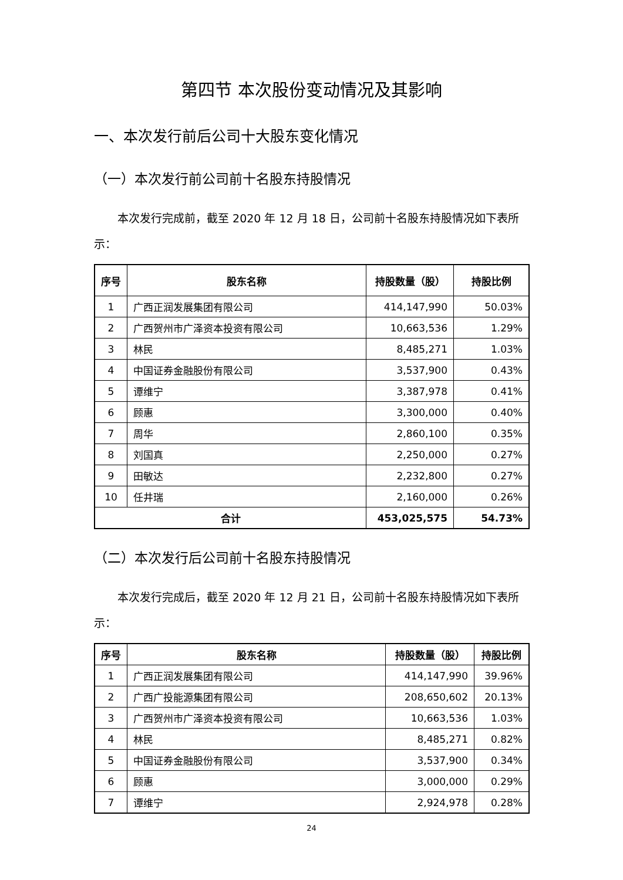第四节 本次股份变动情况及其影响
一、本次发行前后公司十大股东变化情况
（一）本次发行前公司前十名股东持股情况
本次发行完成前，截至 2020 年 12 月 18 日，公司前十名股东持股情况如下表所示：
| 序号 | 股东名称 | 持股数量（股） | 持股比例 |
| --- | --- | --- | --- |
| 1 | 广西正润发展集团有限公司 | 414,147,990 | 50.03% |
| 2 | 广西贺州市广泽资本投资有限公司 | 10,663,536 | 1.29% |
| 3 | 林民 | 8,485,271 | 1.03% |
| 4 | 中国证券金融股份有限公司 | 3,537,900 | 0.43% |
| 5 | 谭维宁 | 3,387,978 | 0.41% |
| 6 | 顾惠 | 3,300,000 | 0.40% |
| 7 | 周华 | 2,860,100 | 0.35% |
| 8 | 刘国真 | 2,250,000 | 0.27% |
| 9 | 田敏达 | 2,232,800 | 0.27% |
| 10 | 任井瑞 | 2,160,000 | 0.26% |
| 合计 | | 453,025,575 | 54.73% |
（二）本次发行后公司前十名股东持股情况
本次发行完成后，截至 2020 年 12 月 21 日，公司前十名股东持股情况如下表所示：
| 序号 | 股东名称 | 持股数量（股） | 持股比例 |
| --- | --- | --- | --- |
| 1 | 广西正润发展集团有限公司 | 414,147,990 | 39.96% |
| 2 | 广西广投能源集团有限公司 | 208,650,602 | 20.13% |
| 3 | 广西贺州市广泽资本投资有限公司 | 10,663,536 | 1.03% |
| 4 | 林民 | 8,485,271 | 0.82% |
| 5 | 中国证券金融股份有限公司 | 3,537,900 | 0.34% |
| 6 | 顾惠 | 3,000,000 | 0.29% |
| 7 | 谭维宁 | 2,924,978 | 0.28% |
24